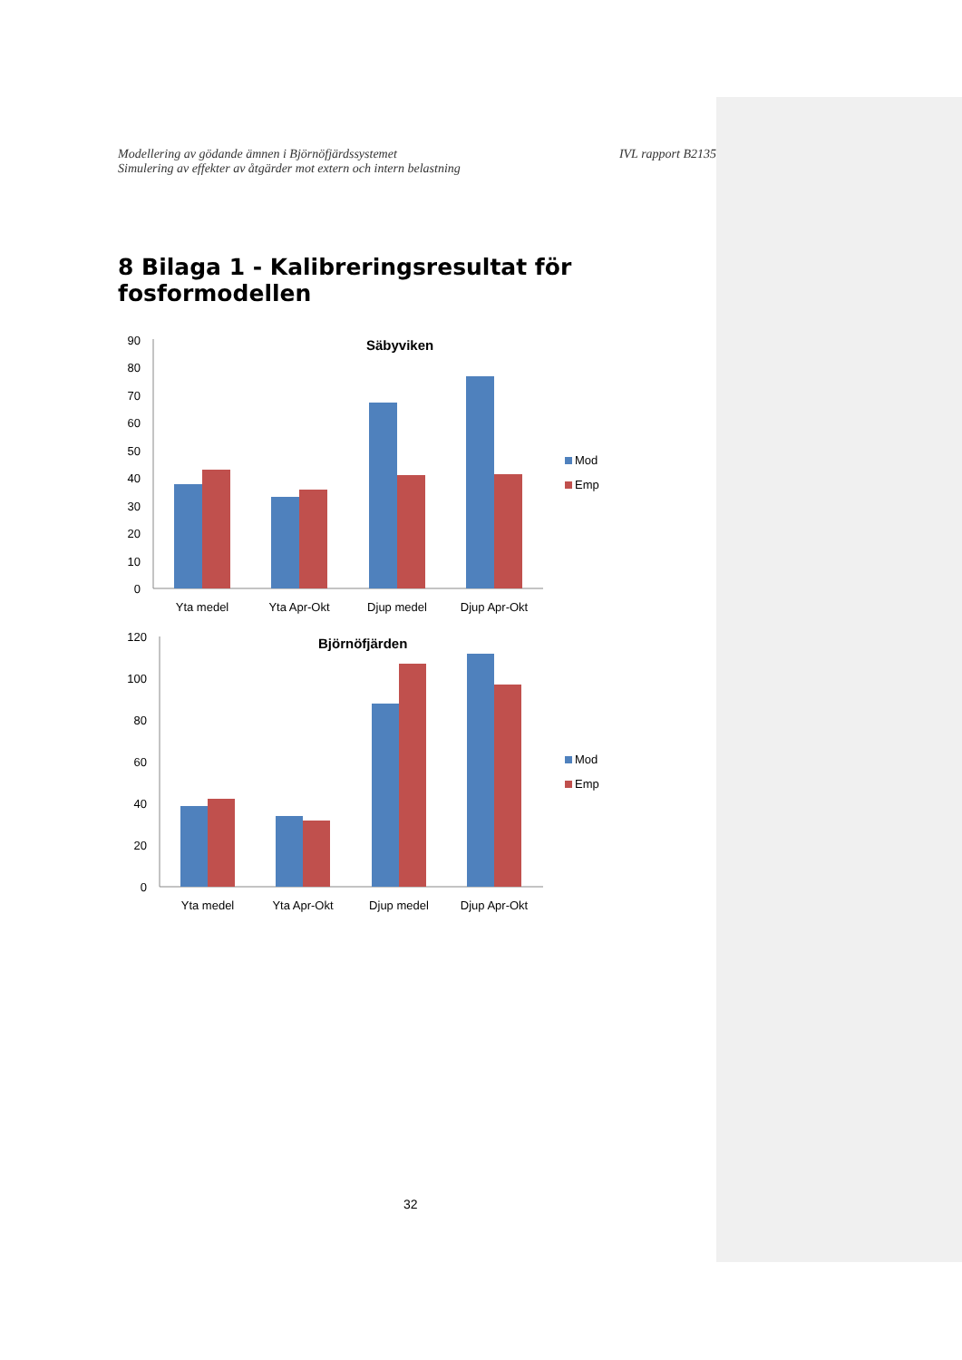Modellering av gödande ämnen i Björnöfjärdssystemet
Simulering av effekter av åtgärder mot extern och intern belastning
IVL rapport B2135
8 Bilaga 1 - Kalibreringsresultat för fosformodellen
Säbyviken
90
80
70
60
50
40
30
20
10
0
Yta medel
Yta Apr-Okt
Djup medel
Djup Apr-Okt
Mod
Emp
Björnöfjärden
120
100
80
60
40
20
0
Yta medel
Yta Apr-Okt
Djup medel
Djup Apr-Okt
Mod
Emp
32